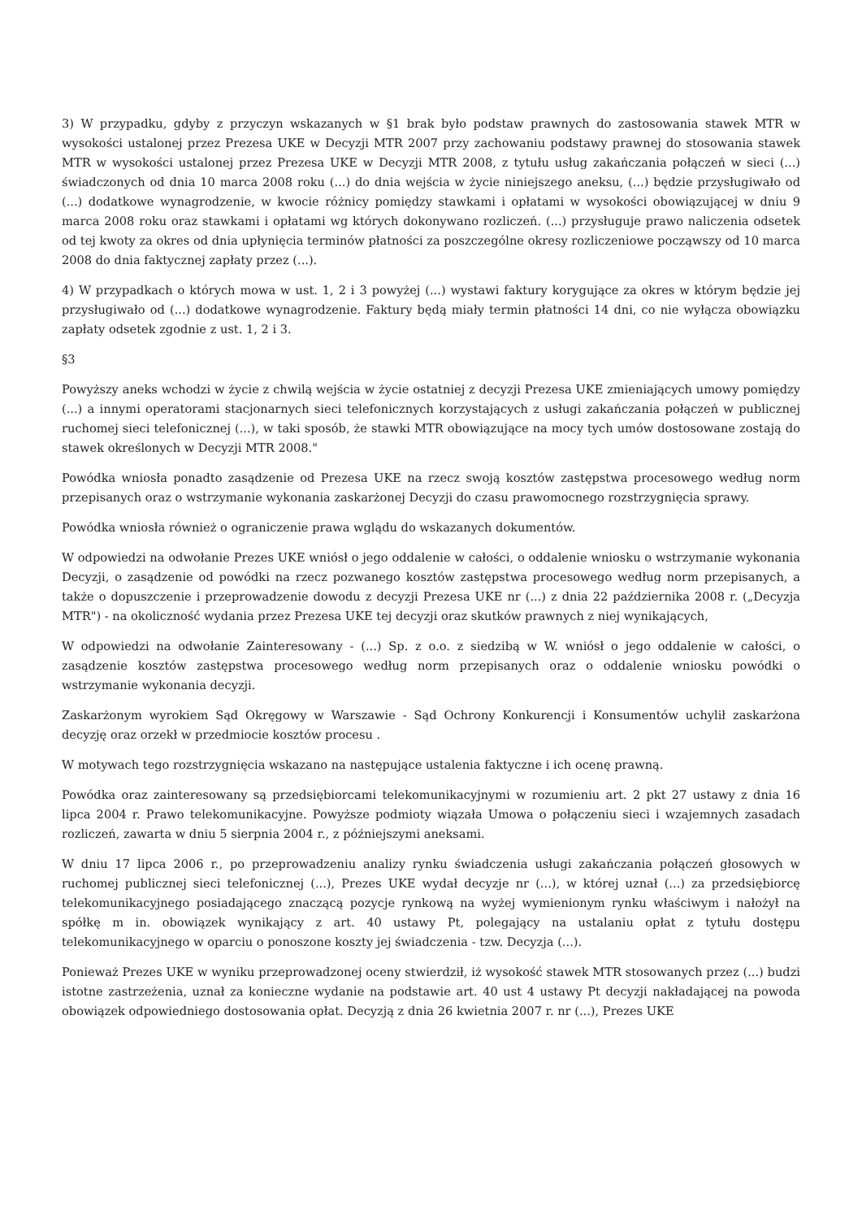3) W przypadku, gdyby z przyczyn wskazanych w §1 brak było podstaw prawnych do zastosowania stawek MTR w wysokości ustalonej przez Prezesa UKE w Decyzji MTR 2007 przy zachowaniu podstawy prawnej do stosowania stawek MTR w wysokości ustalonej przez Prezesa UKE w Decyzji MTR 2008, z tytułu usług zakańczania połączeń w sieci (...) świadczonych od dnia 10 marca 2008 roku (...) do dnia wejścia w życie niniejszego aneksu, (...) będzie przysługiwało od (...) dodatkowe wynagrodzenie, w kwocie różnicy pomiędzy stawkami i opłatami w wysokości obowiązującej w dniu 9 marca 2008 roku oraz stawkami i opłatami wg których dokonywano rozliczeń. (...) przysługuje prawo naliczenia odsetek od tej kwoty za okres od dnia upłynięcia terminów płatności za poszczególne okresy rozliczeniowe począwszy od 10 marca 2008 do dnia faktycznej zapłaty przez (...).
4) W przypadkach o których mowa w ust. 1, 2 i 3 powyżej (...) wystawi faktury korygujące za okres w którym będzie jej przysługiwało od (...) dodatkowe wynagrodzenie. Faktury będą miały termin płatności 14 dni, co nie wyłącza obowiązku zapłaty odsetek zgodnie z ust. 1, 2 i 3.
§3
Powyższy aneks wchodzi w życie z chwilą wejścia w życie ostatniej z decyzji Prezesa UKE zmieniających umowy pomiędzy (...) a innymi operatorami stacjonarnych sieci telefonicznych korzystających z usługi zakańczania połączeń w publicznej ruchomej sieci telefonicznej (...), w taki sposób, że stawki MTR obowiązujące na mocy tych umów dostosowane zostają do stawek określonych w Decyzji MTR 2008."
Powódka wniosła ponadto zasądzenie od Prezesa UKE na rzecz swoją kosztów zastępstwa procesowego według norm przepisanych oraz o wstrzymanie wykonania zaskarżonej Decyzji do czasu prawomocnego rozstrzygnięcia sprawy.
Powódka wniosła również o ograniczenie prawa wglądu do wskazanych dokumentów.
W odpowiedzi na odwołanie Prezes UKE wniósł o jego oddalenie w całości, o oddalenie wniosku o wstrzymanie wykonania Decyzji, o zasądzenie od powódki na rzecz pozwanego kosztów zastępstwa procesowego według norm przepisanych, a także o dopuszczenie i przeprowadzenie dowodu z decyzji Prezesa UKE nr (...) z dnia 22 października 2008 r. („Decyzja MTR") - na okoliczność wydania przez Prezesa UKE tej decyzji oraz skutków prawnych z niej wynikających,
W odpowiedzi na odwołanie Zainteresowany - (...) Sp. z o.o. z siedzibą w W. wniósł o jego oddalenie w całości, o zasądzenie kosztów zastępstwa procesowego według norm przepisanych oraz o oddalenie wniosku powódki o wstrzymanie wykonania decyzji.
Zaskarżonym wyrokiem Sąd Okręgowy w Warszawie - Sąd Ochrony Konkurencji i Konsumentów uchylił zaskarżona decyzję oraz orzekł w przedmiocie kosztów procesu .
W motywach tego rozstrzygnięcia wskazano na następujące ustalenia faktyczne i ich ocenę prawną.
Powódka oraz zainteresowany są przedsiębiorcami telekomunikacyjnymi w rozumieniu art. 2 pkt 27 ustawy z dnia 16 lipca 2004 r. Prawo telekomunikacyjne. Powyższe podmioty wiązała Umowa o połączeniu sieci i wzajemnych zasadach rozliczeń, zawarta w dniu 5 sierpnia 2004 r., z późniejszymi aneksami.
W dniu 17 lipca 2006 r., po przeprowadzeniu analizy rynku świadczenia usługi zakańczania połączeń głosowych w ruchomej publicznej sieci telefonicznej (...), Prezes UKE wydał decyzje nr (...), w której uznał (...) za przedsiębiorcę telekomunikacyjnego posiadającego znaczącą pozycje rynkową na wyżej wymienionym rynku właściwym i nałożył na spółkę m in. obowiązek wynikający z art. 40 ustawy Pt, polegający na ustalaniu opłat z tytułu dostępu telekomunikacyjnego w oparciu o ponoszone koszty jej świadczenia - tzw. Decyzja (...).
Ponieważ Prezes UKE w wyniku przeprowadzonej oceny stwierdził, iż wysokość stawek MTR stosowanych przez (...) budzi istotne zastrzeżenia, uznał za konieczne wydanie na podstawie art. 40 ust 4 ustawy Pt decyzji nakładającej na powoda obowiązek odpowiedniego dostosowania opłat. Decyzją z dnia 26 kwietnia 2007 r. nr (...), Prezes UKE